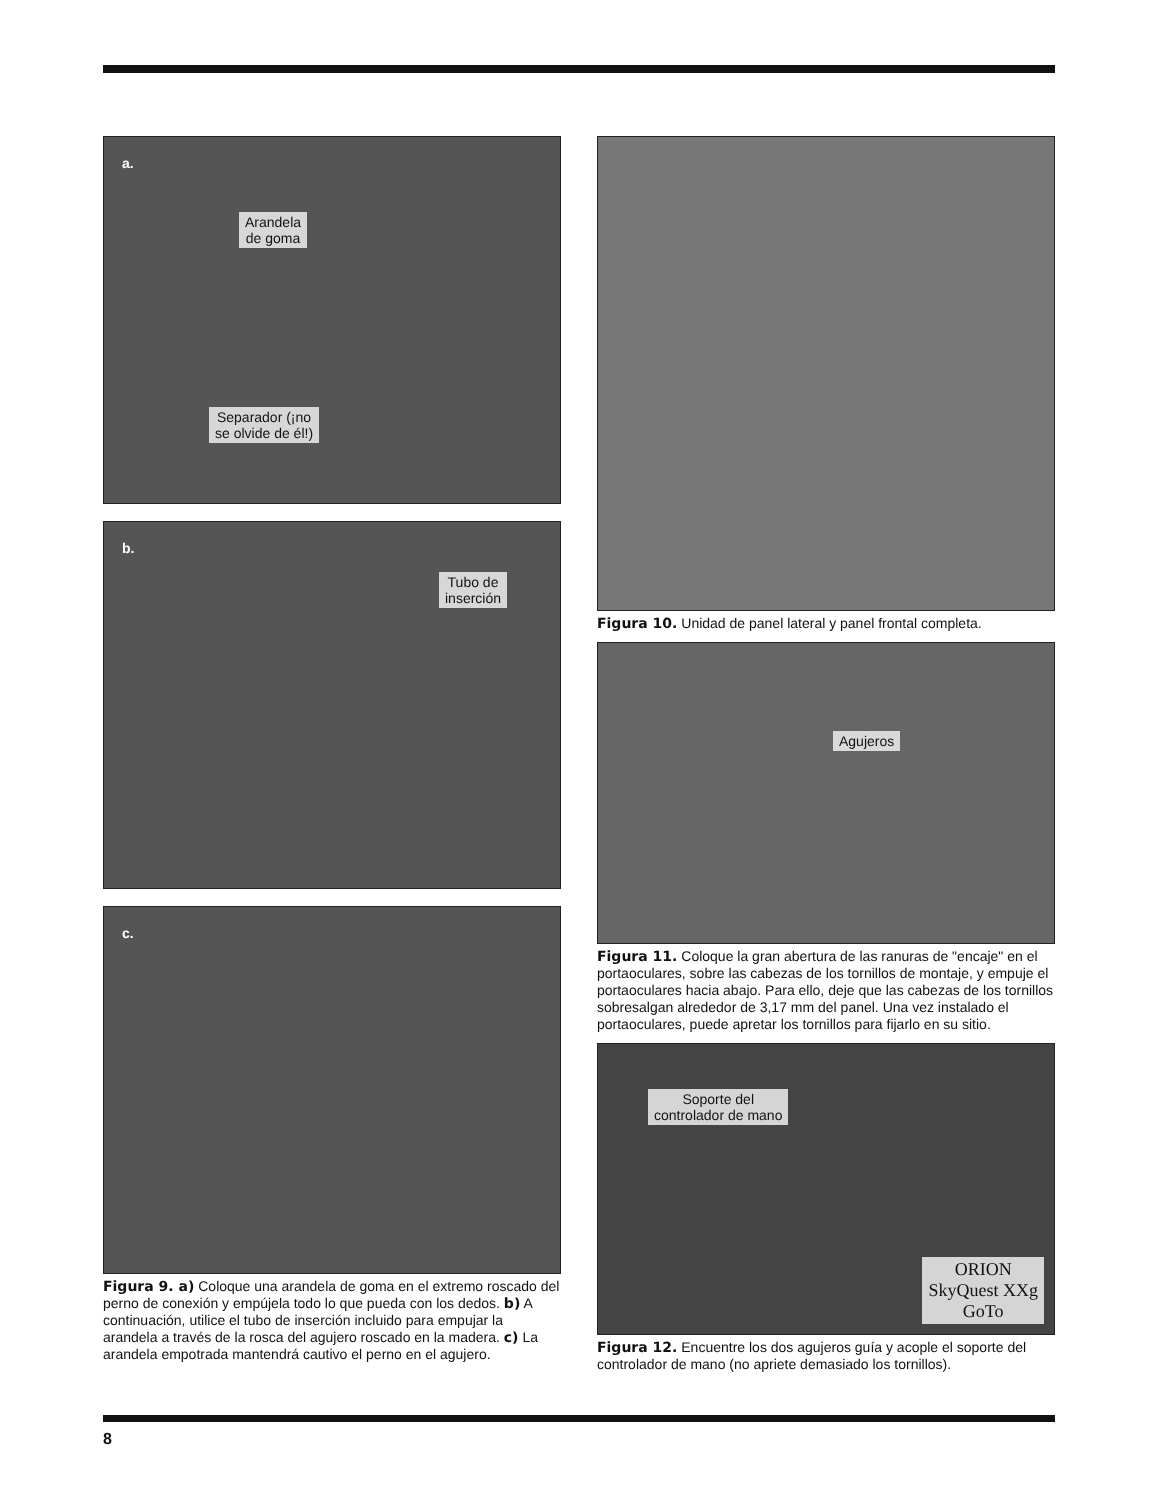a.
Arandela
de goma
Separador (¡no
se olvide de él!)
b.
Tubo de
inserción
c.
Figura 9. a) Coloque una arandela de goma en el extremo roscado del perno de conexión y empújela todo lo que pueda con los dedos. b) A continuación, utilice el tubo de inserción incluido para empujar la arandela a través de la rosca del agujero roscado en la madera. c) La arandela empotrada mantendrá cautivo el perno en el agujero.
Figura 10. Unidad de panel lateral y panel frontal completa.
Agujeros
Figura 11. Coloque la gran abertura de las ranuras de "encaje" en el portaoculares, sobre las cabezas de los tornillos de montaje, y empuje el portaoculares hacia abajo. Para ello, deje que las cabezas de los tornillos sobresalgan alrededor de 3,17 mm del panel. Una vez instalado el portaoculares, puede apretar los tornillos para fijarlo en su sitio.
Soporte del
controlador de mano
ORION
SkyQuest XXg
GoTo
Figura 12. Encuentre los dos agujeros guía y acople el soporte del controlador de mano (no apriete demasiado los tornillos).
8